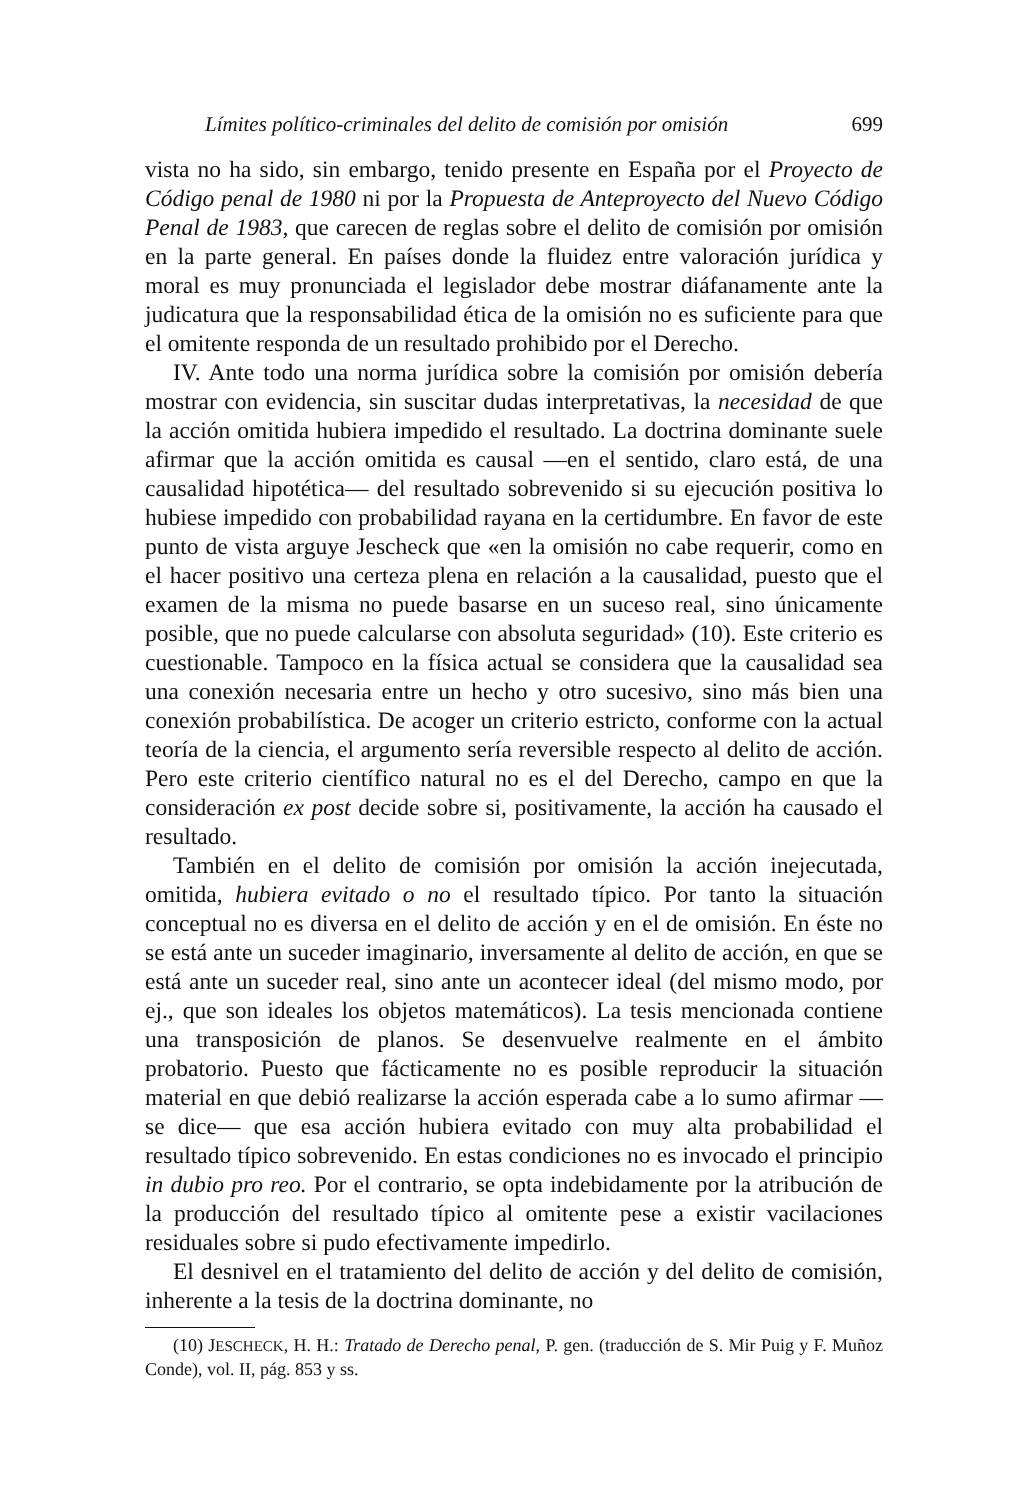Límites político-criminales del delito de comisión por omisión 699
vista no ha sido, sin embargo, tenido presente en España por el Proyecto de Código penal de 1980 ni por la Propuesta de Anteproyecto del Nuevo Código Penal de 1983, que carecen de reglas sobre el delito de comisión por omisión en la parte general. En países donde la fluidez entre valoración jurídica y moral es muy pronunciada el legislador debe mostrar diáfanamente ante la judicatura que la responsabilidad ética de la omisión no es suficiente para que el omitente responda de un resultado prohibido por el Derecho.
IV. Ante todo una norma jurídica sobre la comisión por omisión debería mostrar con evidencia, sin suscitar dudas interpretativas, la necesidad de que la acción omitida hubiera impedido el resultado. La doctrina dominante suele afirmar que la acción omitida es causal —en el sentido, claro está, de una causalidad hipotética— del resultado sobrevenido si su ejecución positiva lo hubiese impedido con probabilidad rayana en la certidumbre. En favor de este punto de vista arguye Jescheck que «en la omisión no cabe requerir, como en el hacer positivo una certeza plena en relación a la causalidad, puesto que el examen de la misma no puede basarse en un suceso real, sino únicamente posible, que no puede calcularse con absoluta seguridad» (10). Este criterio es cuestionable. Tampoco en la física actual se considera que la causalidad sea una conexión necesaria entre un hecho y otro sucesivo, sino más bien una conexión probabilística. De acoger un criterio estricto, conforme con la actual teoría de la ciencia, el argumento sería reversible respecto al delito de acción. Pero este criterio científico natural no es el del Derecho, campo en que la consideración ex post decide sobre si, positivamente, la acción ha causado el resultado.
También en el delito de comisión por omisión la acción inejecutada, omitida, hubiera evitado o no el resultado típico. Por tanto la situación conceptual no es diversa en el delito de acción y en el de omisión. En éste no se está ante un suceder imaginario, inversamente al delito de acción, en que se está ante un suceder real, sino ante un acontecer ideal (del mismo modo, por ej., que son ideales los objetos matemáticos). La tesis mencionada contiene una transposición de planos. Se desenvuelve realmente en el ámbito probatorio. Puesto que fácticamente no es posible reproducir la situación material en que debió realizarse la acción esperada cabe a lo sumo afirmar —se dice— que esa acción hubiera evitado con muy alta probabilidad el resultado típico sobrevenido. En estas condiciones no es invocado el principio in dubio pro reo. Por el contrario, se opta indebidamente por la atribución de la producción del resultado típico al omitente pese a existir vacilaciones residuales sobre si pudo efectivamente impedirlo.
El desnivel en el tratamiento del delito de acción y del delito de comisión, inherente a la tesis de la doctrina dominante, no
(10) JESCHECK, H. H.: Tratado de Derecho penal, P. gen. (traducción de S. Mir Puig y F. Muñoz Conde), vol. II, pág. 853 y ss.